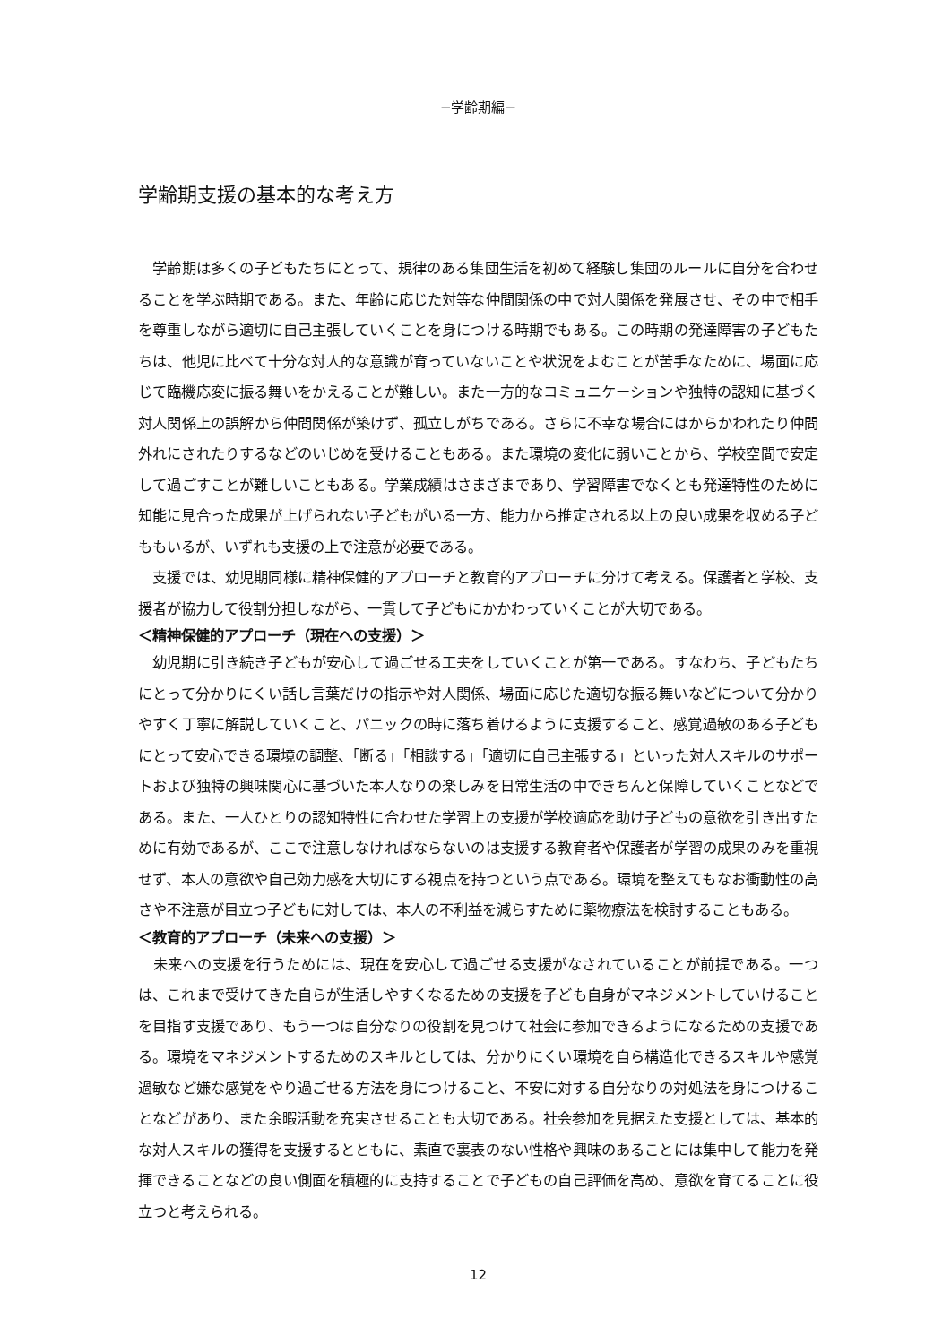−学齢期編−
学齢期支援の基本的な考え方
　学齢期は多くの子どもたちにとって、規律のある集団生活を初めて経験し集団のルールに自分を合わせることを学ぶ時期である。また、年齢に応じた対等な仲間関係の中で対人関係を発展させ、その中で相手を尊重しながら適切に自己主張していくことを身につける時期でもある。この時期の発達障害の子どもたちは、他児に比べて十分な対人的な意識が育っていないことや状況をよむことが苦手なために、場面に応じて臨機応変に振る舞いをかえることが難しい。また一方的なコミュニケーションや独特の認知に基づく対人関係上の誤解から仲間関係が築けず、孤立しがちである。さらに不幸な場合にはからかわれたり仲間外れにされたりするなどのいじめを受けることもある。また環境の変化に弱いことから、学校空間で安定して過ごすことが難しいこともある。学業成績はさまざまであり、学習障害でなくとも発達特性のために知能に見合った成果が上げられない子どもがいる一方、能力から推定される以上の良い成果を収める子どももいるが、いずれも支援の上で注意が必要である。
　支援では、幼児期同様に精神保健的アプローチと教育的アプローチに分けて考える。保護者と学校、支援者が協力して役割分担しながら、一貫して子どもにかかわっていくことが大切である。
＜精神保健的アプローチ（現在への支援）＞
　幼児期に引き続き子どもが安心して過ごせる工夫をしていくことが第一である。すなわち、子どもたちにとって分かりにくい話し言葉だけの指示や対人関係、場面に応じた適切な振る舞いなどについて分かりやすく丁寧に解説していくこと、パニックの時に落ち着けるように支援すること、感覚過敏のある子どもにとって安心できる環境の調整、「断る」「相談する」「適切に自己主張する」といった対人スキルのサポートおよび独特の興味関心に基づいた本人なりの楽しみを日常生活の中できちんと保障していくことなどである。また、一人ひとりの認知特性に合わせた学習上の支援が学校適応を助け子どもの意欲を引き出すために有効であるが、ここで注意しなければならないのは支援する教育者や保護者が学習の成果のみを重視せず、本人の意欲や自己効力感を大切にする視点を持つという点である。環境を整えてもなお衝動性の高さや不注意が目立つ子どもに対しては、本人の不利益を減らすために薬物療法を検討することもある。
＜教育的アプローチ（未来への支援）＞
　未来への支援を行うためには、現在を安心して過ごせる支援がなされていることが前提である。一つは、これまで受けてきた自らが生活しやすくなるための支援を子ども自身がマネジメントしていけることを目指す支援であり、もう一つは自分なりの役割を見つけて社会に参加できるようになるための支援である。環境をマネジメントするためのスキルとしては、分かりにくい環境を自ら構造化できるスキルや感覚過敏など嫌な感覚をやり過ごせる方法を身につけること、不安に対する自分なりの対処法を身につけることなどがあり、また余暇活動を充実させることも大切である。社会参加を見据えた支援としては、基本的な対人スキルの獲得を支援するとともに、素直で裏表のない性格や興味のあることには集中して能力を発揮できることなどの良い側面を積極的に支持することで子どもの自己評価を高め、意欲を育てることに役立つと考えられる。
12